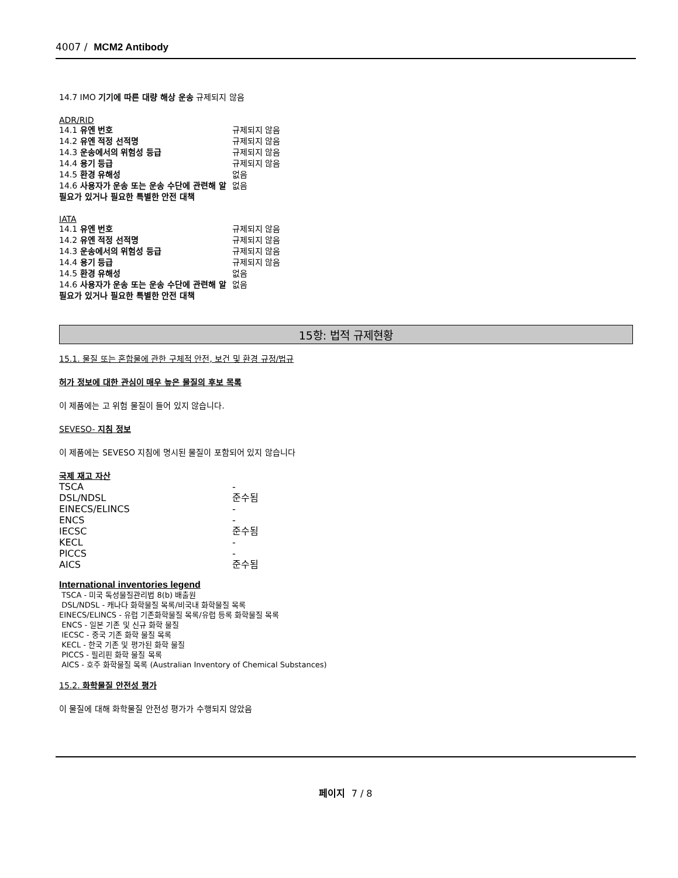4007 / MCM2 Antibody
14.7 IMO 기기에 따른 대량 해상 운송 규제되지 않음
ADR/RID
| 14.1 유엔 번호 | 규제되지 않음 |
| 14.2 유엔 적정 선적명 | 규제되지 않음 |
| 14.3 운송에서의 위험성 등급 | 규제되지 않음 |
| 14.4 용기 등급 | 규제되지 않음 |
| 14.5 환경 유해성 | 없음 |
| 14.6 사용자가 운송 또는 운송 수단에 관련해 알 필요가 있거나 필요한 특별한 안전 대책 | 없음 |
IATA
| 14.1 유엔 번호 | 규제되지 않음 |
| 14.2 유엔 적정 선적명 | 규제되지 않음 |
| 14.3 운송에서의 위험성 등급 | 규제되지 않음 |
| 14.4 용기 등급 | 규제되지 않음 |
| 14.5 환경 유해성 | 없음 |
| 14.6 사용자가 운송 또는 운송 수단에 관련해 알 필요가 있거나 필요한 특별한 안전 대책 | 없음 |
15항: 법적 규제현황
15.1. 물질 또는 혼합물에 관한 구체적 안전, 보건 및 환경 규정/법규
허가 정보에 대한 관심이 매우 높은 물질의 후보 목록
이 제품에는 고 위험 물질이 들어 있지 않습니다.
SEVESO- 지침 정보
이 제품에는 SEVESO 지침에 명시된 물질이 포함되어 있지 않습니다
국제 재고 자산
| TSCA | - |
| DSL/NDSL | 준수됨 |
| EINECS/ELINCS | - |
| ENCS | - |
| IECSC | 준수됨 |
| KECL | - |
| PICCS | - |
| AICS | 준수됨 |
International inventories legend
TSCA - 미국 독성물질관리법 8(b) 배출원
DSL/NDSL - 캐나다 화학물질 목록/비국내 화학물질 목록
EINECS/ELINCS - 유럽 기존화학물질 목록/유럽 등록 화학물질 목록
ENCS - 일본 기존 및 신규 화학 물질
IECSC - 중국 기존 화학 물질 목록
KECL - 한국 기존 및 평가된 화학 물질
PICCS - 필리핀 화학 물질 목록
AICS - 호주 화학물질 목록 (Australian Inventory of Chemical Substances)
15.2. 화학물질 안전성 평가
이 물질에 대해 화학물질 안전성 평가가 수행되지 않았음
페이지 7 / 8